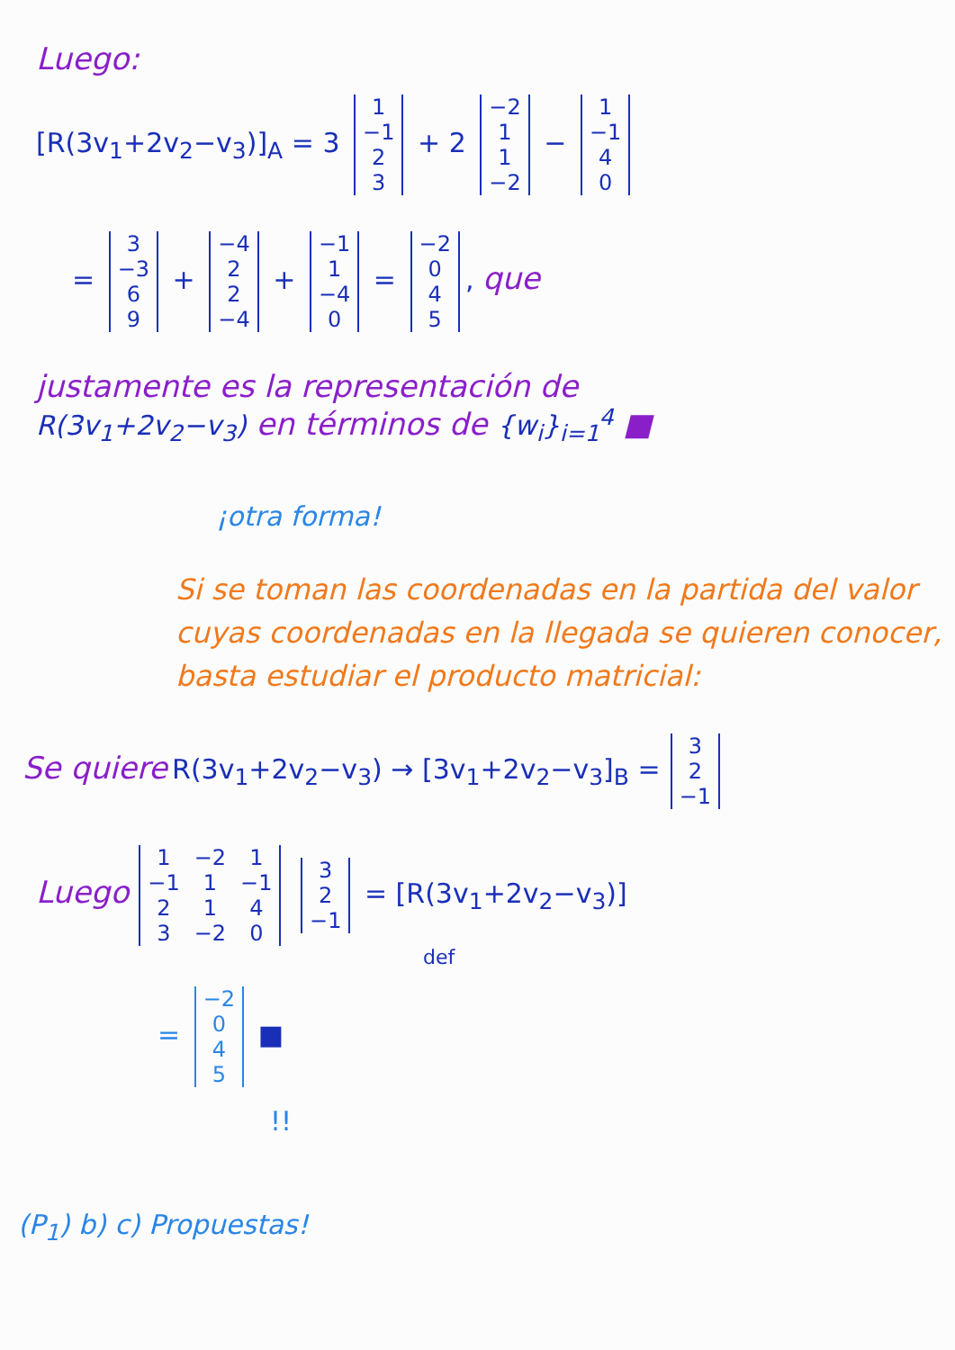Luego:
[R(3v<sub>1</sub>+2v<sub>2</sub>−v<sub>3</sub>)]<sub>A</sub> = 3
| 1 |
| −1 |
| 2 |
| 3 |
+ 2
| −2 |
| 1 |
| 1 |
| −2 |
−
| 1 |
| −1 |
| 4 |
| 0 |
=
| 3 |
| −3 |
| 6 |
| 9 |
+
| −4 |
| 2 |
| 2 |
| −4 |
+
| −1 |
| 1 |
| −4 |
| 0 |
=
| −2 |
| 0 |
| 4 |
| 5 |
, que
justamente es la representación de
R(3v<sub>1</sub>+2v<sub>2</sub>−v<sub>3</sub>) en términos de {w<sub>i</sub>}<sub>i=1</sub><sup>4</sup> ■
¡otra forma!
Si se toman las coordenadas en la partida del valor cuyas coordenadas en la llegada se quieren conocer, basta estudiar el producto matricial:
Se quiere R(3v<sub>1</sub>+2v<sub>2</sub>−v<sub>3</sub>) → [3v<sub>1</sub>+2v<sub>2</sub>−v<sub>3</sub>]<sub>B</sub> =
| 3 |
| 2 |
| −1 |
Luego
| 1 | −2 | 1 |
| −1 | 1 | −1 |
| 2 | 1 | 4 |
| 3 | −2 | 0 |
| 3 |
| 2 |
| −1 |
= [R(3v<sub>1</sub>+2v<sub>2</sub>−v<sub>3</sub>)]
def
=
| −2 |
| 0 |
| 4 |
| 5 |
■
!!
(P<sub>1</sub>) b) c) Propuestas!